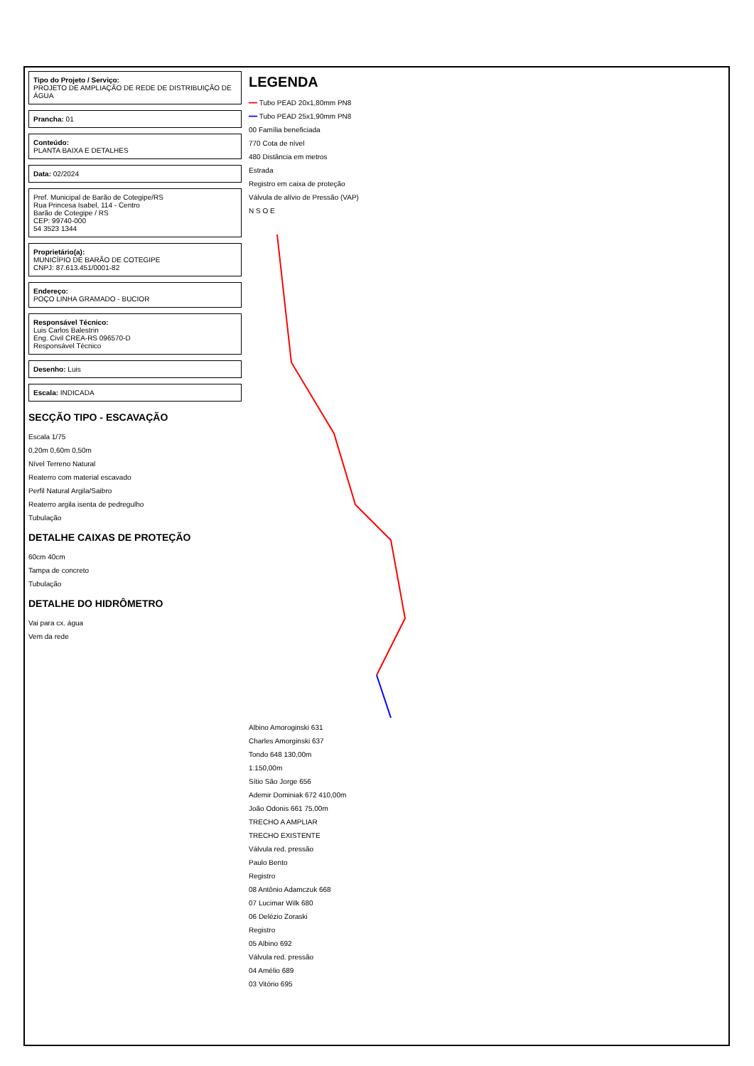Tipo do Projeto / Serviço:
PROJETO DE AMPLIAÇÃO DE REDE DE DISTRIBUIÇÃO DE ÁGUA
Prancha: 01
Conteúdo:
PLANTA BAIXA E DETALHES
Data: 02/2024
Pref. Municipal de Barão de Cotegipe/RS
Rua Princesa Isabel, 114 - Centro
Barão de Cotegipe / RS
CEP: 99740-000
54 3523 1344
Proprietário(a):
MUNICÍPIO DE BARÃO DE COTEGIPE
CNPJ: 87.613.451/0001-82
Endereço:
POÇO LINHA GRAMADO - BUCIOR
Responsável Técnico:
Luis Carlos Balestrin
Eng. Civil CREA-RS 096570-D
Responsável Técnico
Desenho: Luis
Escala: INDICADA
SECÇÃO TIPO - ESCAVAÇÃO
Escala 1/75
0,20m 0,60m 0,50m
Nível Terreno Natural
Reaterro com material escavado
Perfil Natural Argila/Saibro
Reaterro argila isenta de pedregulho
Tubulação
DETALHE CAIXAS DE PROTEÇÃO
60cm 40cm
Tampa de concreto
Tubulação
DETALHE DO HIDRÔMETRO
Vai para cx. água
Vem da rede
LEGENDA
━━ Tubo PEAD 20x1,80mm PN8
━━ Tubo PEAD 25x1,90mm PN8
00 Família beneficiada
770 Cota de nível
480 Distância em metros
Estrada
Registro em caixa de proteção
Válvula de alívio de Pressão (VAP)
N S O E
Albino Amoroginski 631
Charles Amorginski 637
Tondo 648 130,00m
1.150,00m
Sítio São Jorge 656
Ademir Dominiak 672 410,00m
João Odonis 661 75,00m
TRECHO A AMPLIAR
TRECHO EXISTENTE
Válvula red. pressão
Paulo Bento
Registro
08 Antônio Adamczuk 668
07 Lucimar Wilk 680
06 Delézio Zoraski
Registro
05 Albino 692
Válvula red. pressão
04 Amélio 689
03 Vitório 695